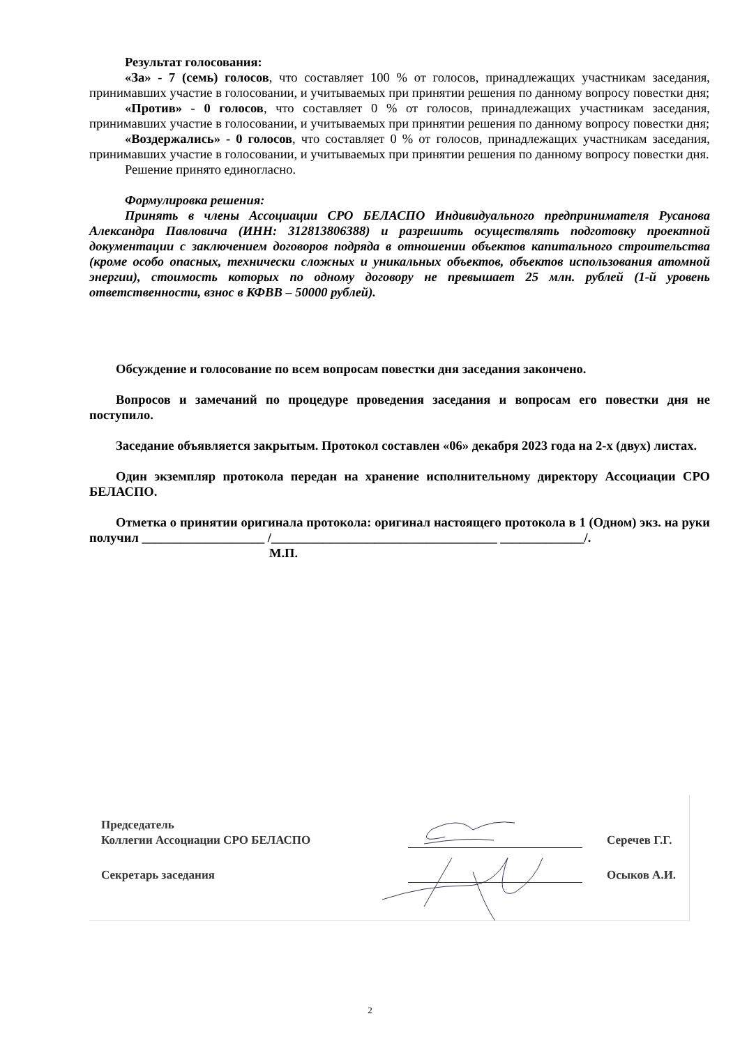Результат голосования:
«За» - 7 (семь) голосов, что составляет 100 % от голосов, принадлежащих участникам заседания, принимавших участие в голосовании, и учитываемых при принятии решения по данному вопросу повестки дня;
«Против» - 0 голосов, что составляет 0 % от голосов, принадлежащих участникам заседания, принимавших участие в голосовании, и учитываемых при принятии решения по данному вопросу повестки дня;
«Воздержались» - 0 голосов, что составляет 0 % от голосов, принадлежащих участникам заседания, принимавших участие в голосовании, и учитываемых при принятии решения по данному вопросу повестки дня.
Решение принято единогласно.
Формулировка решения:
Принять в члены Ассоциации СРО БЕЛАСПО Индивидуального предпринимателя Русанова Александра Павловича (ИНН: 312813806388) и разрешить осуществлять подготовку проектной документации с заключением договоров подряда в отношении объектов капитального строительства (кроме особо опасных, технически сложных и уникальных объектов, объектов использования атомной энергии), стоимость которых по одному договору не превышает 25 млн. рублей (1-й уровень ответственности, взнос в КФВВ – 50000 рублей).
Обсуждение и голосование по всем вопросам повестки дня заседания закончено.
Вопросов и замечаний по процедуре проведения заседания и вопросам его повестки дня не поступило.
Заседание объявляется закрытым. Протокол составлен «06» декабря 2023 года на 2-х (двух) листах.
Один экземпляр протокола передан на хранение исполнительному директору Ассоциации СРО БЕЛАСПО.
Отметка о принятии оригинала протокола: оригинал настоящего протокола в 1 (Одном) экз. на руки получил ___________________ /___________________________________ _____________/.
М.П.
Председатель
Коллегии Ассоциации СРО БЕЛАСПО
Серечев Г.Г.
Секретарь заседания
Осыков А.И.
2